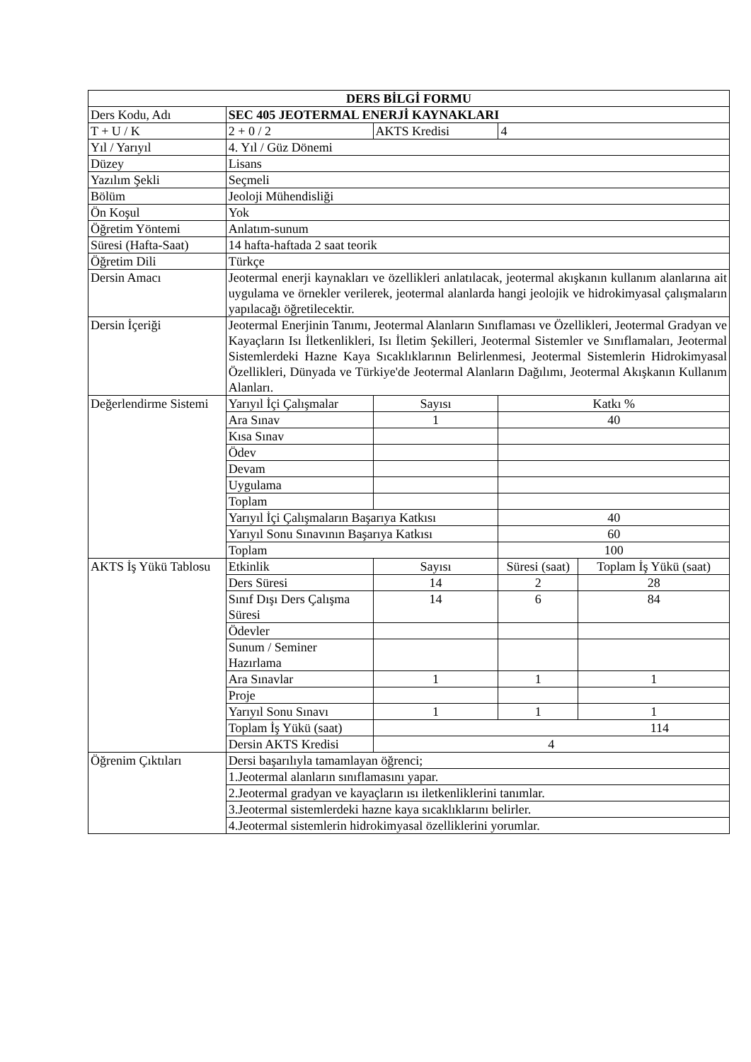| DERS BİLGİ FORMU | | | | |
| --- | --- | --- | --- | --- |
| Ders Kodu, Adı | SEC 405 JEOTERMAL ENERJİ KAYNAKLARI | | | |
| T + U / K | 2 + 0 / 2 | AKTS Kredisi | 4 | |
| Yıl / Yarıyıl | 4. Yıl / Güz Dönemi | | | |
| Düzey | Lisans | | | |
| Yazılım Şekli | Seçmeli | | | |
| Bölüm | Jeoloji Mühendisliği | | | |
| Ön Koşul | Yok | | | |
| Öğretim Yöntemi | Anlatım-sunum | | | |
| Süresi (Hafta-Saat) | 14 hafta-haftada 2 saat teorik | | | |
| Öğretim Dili | Türkçe | | | |
| Dersin Amacı | Jeotermal enerji kaynakları ve özellikleri anlatılacak, jeotermal akışkanın kullanım alanlarına ait uygulama ve örnekler verilerek, jeotermal alanlarda hangi jeolojik ve hidrokimyasal çalışmaların yapılacağı öğretilecektir. | | | |
| Dersin İçeriği | Jeotermal Enerjinin Tanımı, Jeotermal Alanların Sınıflaması ve Özellikleri, Jeotermal Gradyan ve Kayaçların Isı İletkenlikleri, Isı İletim Şekilleri, Jeotermal Sistemler ve Sınıflamaları, Jeotermal Sistemlerdeki Hazne Kaya Sıcaklıklarının Belirlenmesi, Jeotermal Sistemlerin Hidrokimyasal Özellikleri, Dünyada ve Türkiye'de Jeotermal Alanların Dağılımı, Jeotermal Akışkanın Kullanım Alanları. | | | |
| Değerlendirme Sistemi | Yarıyıl İçi Çalışmalar | Sayısı | Katkı % | |
| | Ara Sınav | 1 | 40 | |
| | Kısa Sınav | | | |
| | Ödev | | | |
| | Devam | | | |
| | Uygulama | | | |
| | Toplam | | | |
| | Yarıyıl İçi Çalışmaların Başarıya Katkısı | | 40 | |
| | Yarıyıl Sonu Sınavının Başarıya Katkısı | | 60 | |
| | Toplam | | 100 | |
| AKTS İş Yükü Tablosu | Etkinlik | Sayısı | Süresi (saat) | Toplam İş Yükü (saat) |
| | Ders Süresi | 14 | 2 | 28 |
| | Sınıf Dışı Ders Çalışma Süresi | 14 | 6 | 84 |
| | Ödevler | | | |
| | Sunum / Seminer Hazırlama | | | |
| | Ara Sınavlar | 1 | 1 | 1 |
| | Proje | | | |
| | Yarıyıl Sonu Sınavı | 1 | 1 | 1 |
| | Toplam İş Yükü (saat) | 114 | | |
| | Dersin AKTS Kredisi | 4 | | |
| Öğrenim Çıktıları | Dersi başarılıyla tamamlayan öğrenci; | | | |
| | 1.Jeotermal alanların sınıflamasını yapar. | | | |
| | 2.Jeotermal gradyan ve kayaçların ısı iletkenliklerini tanımlar. | | | |
| | 3.Jeotermal sistemlerdeki hazne kaya sıcaklıklarını belirler. | | | |
| | 4.Jeotermal sistemlerin hidrokimyasal özelliklerini yorumlar. | | | |